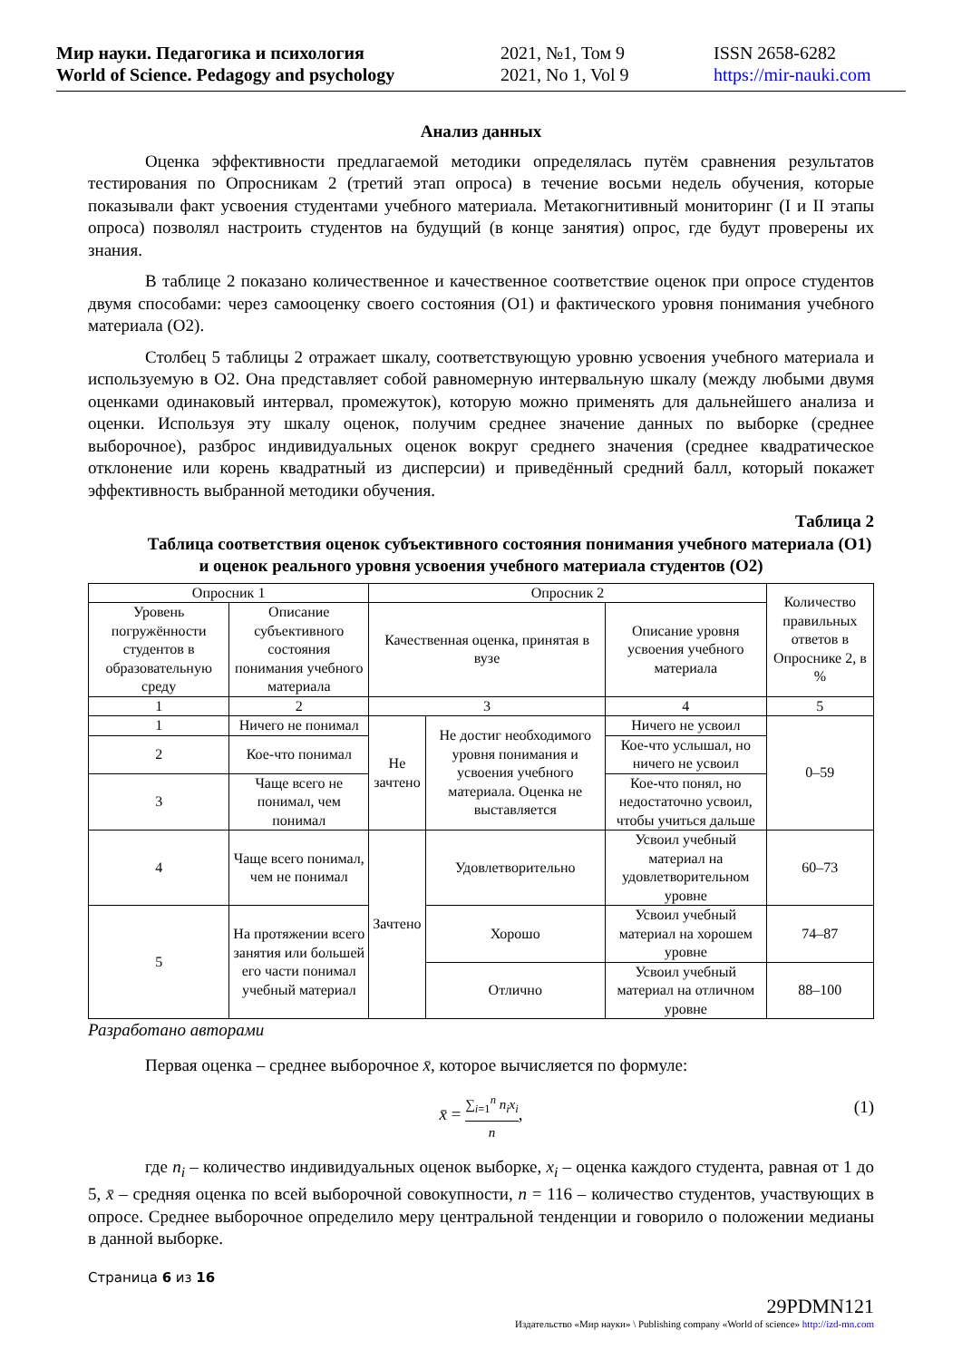Мир науки. Педагогика и психология
World of Science. Pedagogy and psychology
2021, №1, Том 9
2021, No 1, Vol 9
ISSN 2658-6282
https://mir-nauki.com
Анализ данных
Оценка эффективности предлагаемой методики определялась путём сравнения результатов тестирования по Опросникам 2 (третий этап опроса) в течение восьми недель обучения, которые показывали факт усвоения студентами учебного материала. Метакогнитивный мониторинг (I и II этапы опроса) позволял настроить студентов на будущий (в конце занятия) опрос, где будут проверены их знания.
В таблице 2 показано количественное и качественное соответствие оценок при опросе студентов двумя способами: через самооценку своего состояния (О1) и фактического уровня понимания учебного материала (О2).
Столбец 5 таблицы 2 отражает шкалу, соответствующую уровню усвоения учебного материала и используемую в О2. Она представляет собой равномерную интервальную шкалу (между любыми двумя оценками одинаковый интервал, промежуток), которую можно применять для дальнейшего анализа и оценки. Используя эту шкалу оценок, получим среднее значение данных по выборке (среднее выборочное), разброс индивидуальных оценок вокруг среднего значения (среднее квадратическое отклонение или корень квадратный из дисперсии) и приведённый средний балл, который покажет эффективность выбранной методики обучения.
Таблица 2
Таблица соответствия оценок субъективного состояния понимания учебного материала (О1) и оценок реального уровня усвоения учебного материала студентов (О2)
| Опросник 1 | | Опросник 2 | | | Количество правильных ответов в Опроснике 2, в % |
| Уровень погружённости студентов в образовательную среду | Описание субъективного состояния понимания учебного материала | Качественная оценка, принятая в вузе | | Описание уровня усвоения учебного материала | |
| 1 | 2 | 3 | | 4 | 5 |
| 1 | Ничего не понимал | Не зачтено | Не достиг необходимого уровня понимания и усвоения учебного материала. Оценка не выставляется | Ничего не усвоил | 0–59 |
| 2 | Кое-что понимал | | | Кое-что услышал, но ничего не усвоил | |
| 3 | Чаще всего не понимал, чем понимал | | | Кое-что понял, но недостаточно усвоил, чтобы учиться дальше | |
| 4 | Чаще всего понимал, чем не понимал | Зачтено | Удовлетворительно | Усвоил учебный материал на удовлетворительном уровне | 60–73 |
| 5 | На протяжении всего занятия или большей его части понимал учебный материал | | Хорошо | Усвоил учебный материал на хорошем уровне | 74–87 |
| | | | Отлично | Усвоил учебный материал на отличном уровне | 88–100 |
Разработано авторами
Первая оценка – среднее выборочное x̄, которое вычисляется по формуле:
x̄ = ∑<sub>i=1</sub><sup>n</sup> n<sub>i</sub>x<sub>i</sub> n,
(1)
где n<sub>i</sub> – количество индивидуальных оценок выборке, x<sub>i</sub> – оценка каждого студента, равная от 1 до 5, x̄ – средняя оценка по всей выборочной совокупности, n = 116 – количество студентов, участвующих в опросе. Среднее выборочное определило меру центральной тенденции и говорило о положении медианы в данной выборке.
Страница 6 из 16
29PDMN121
Издательство «Мир науки» \ Publishing company «World of science» http://izd-mn.com